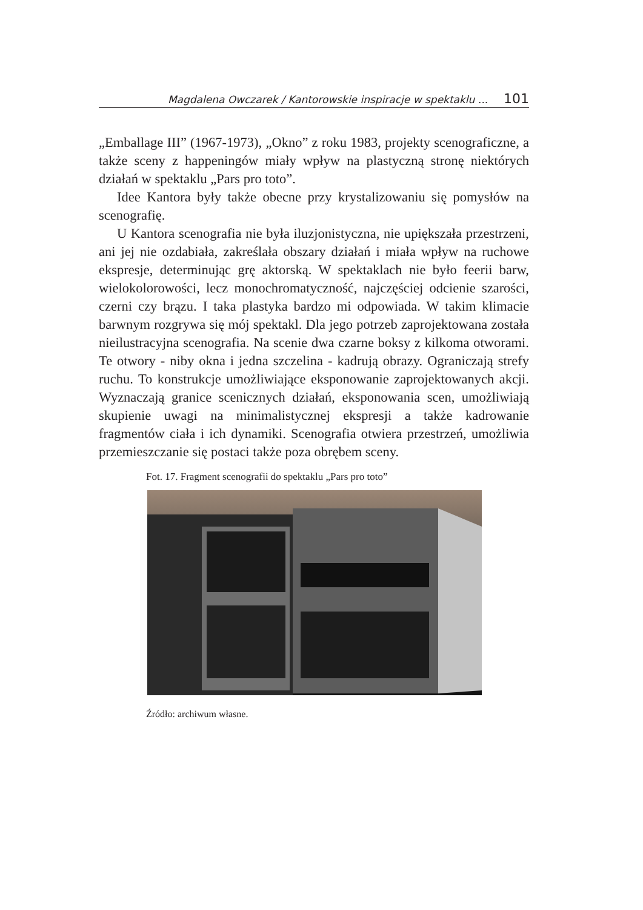Magdalena Owczarek / Kantorowskie inspiracje w spektaklu ... 101
„Emballage III” (1967-1973), „Okno” z roku 1983, projekty scenograficzne, a także sceny z happeningów miały wpływ na plastyczną stronę niektórych działań w spektaklu „Pars pro toto”.
Idee Kantora były także obecne przy krystalizowaniu się pomysłów na scenografię.
U Kantora scenografia nie była iluzjonistyczna, nie upiększała przestrzeni, ani jej nie ozdabiała, zakreślała obszary działań i miała wpływ na ruchowe ekspresje, determinując grę aktorską. W spektaklach nie było feerii barw, wielokolorowości, lecz monochromatyczność, najczęściej odcienie szarości, czerni czy brązu. I taka plastyka bardzo mi odpowiada. W takim klimacie barwnym rozgrywa się mój spektakl. Dla jego potrzeb zaprojektowana została nieilustracyjna scenografia. Na scenie dwa czarne boksy z kilkoma otworami. Te otwory - niby okna i jedna szczelina - kadrują obrazy. Ograniczają strefy ruchu. To konstrukcje umożliwiające eksponowanie zaprojektowanych akcji. Wyznaczają granice scenicznych działań, eksponowania scen, umożliwiają skupienie uwagi na minimalistycznej ekspresji a także kadrowanie fragmentów ciała i ich dynamiki. Scenografia otwiera przestrzeń, umożliwia przemieszczanie się postaci także poza obrębem sceny.
Fot. 17. Fragment scenografii do spektaklu „Pars pro toto”
Źródło: archiwum własne.